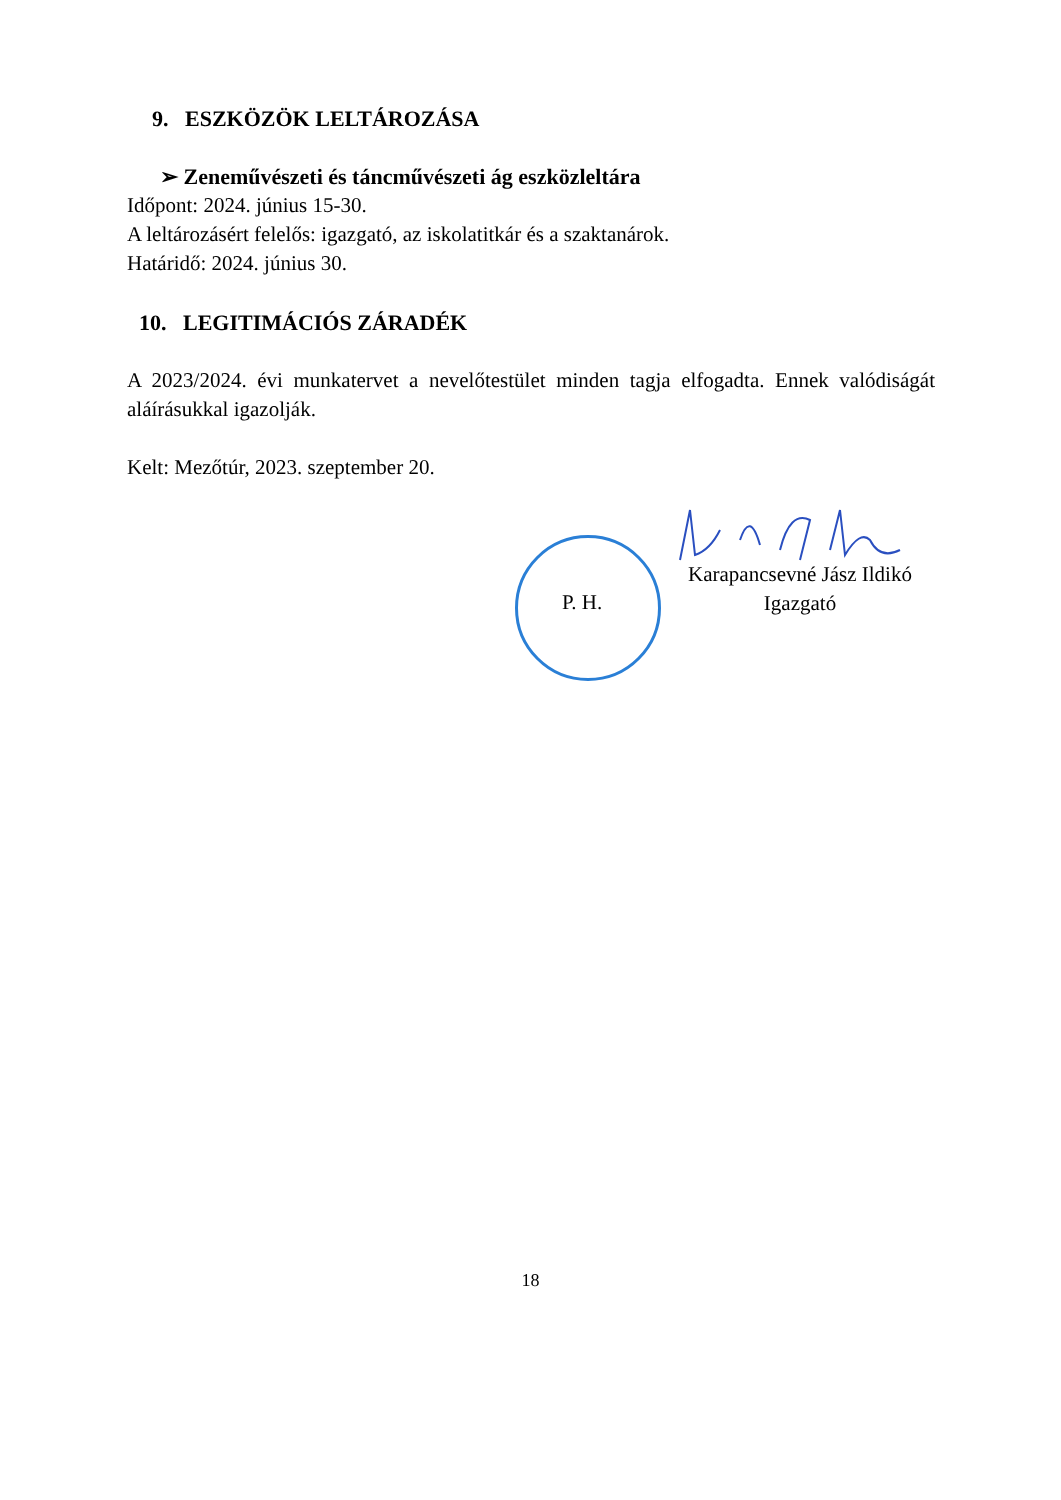9. ESZKÖZÖK LELTÁROZÁSA
➢ Zeneművészeti és táncművészeti ág eszközleltára
Időpont: 2024. június 15-30.
A leltározásért felelős: igazgató, az iskolatitkár és a szaktanárok.
Határidő: 2024. június 30.
10. LEGITIMÁCIÓS ZÁRADÉK
A 2023/2024. évi munkatervet a nevelőtestület minden tagja elfogadta. Ennek valódiságát aláírásukkal igazolják.
Kelt: Mezőtúr, 2023. szeptember 20.
P. H.
Karapancsevné Jász Ildikó
Igazgató
18